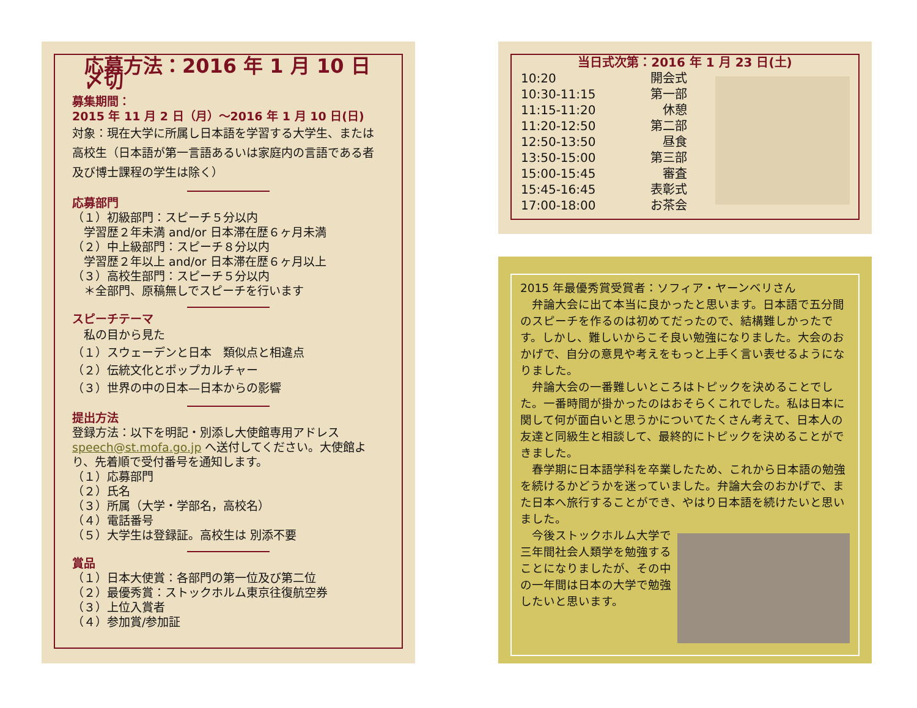応募方法：2016 年 1 月 10 日〆切
募集期間：
2015 年 11 月 2 日（月）～2016 年 1 月 10 日(日)
対象：現在大学に所属し日本語を学習する大学生、または高校生（日本語が第一言語あるいは家庭内の言語である者及び博士課程の学生は除く）
応募部門
（１）初級部門：スピーチ５分以内
　学習歴２年未満 and/or 日本滞在歴６ヶ月未満
（２）中上級部門：スピーチ８分以内
　学習歴２年以上 and/or 日本滞在歴６ヶ月以上
（３）高校生部門：スピーチ５分以内
　＊全部門、原稿無しでスピーチを行います
スピーチテーマ
　私の目から見た
（１）スウェーデンと日本　類似点と相違点
（２）伝統文化とポップカルチャー
（３）世界の中の日本—日本からの影響
提出方法
登録方法：以下を明記・別添し大使館専用アドレス speech@st.mofa.go.jp へ送付してください。大使館より、先着順で受付番号を通知します。
（１）応募部門
（２）氏名
（３）所属（大学・学部名，高校名）
（４）電話番号
（５）大学生は登録証。高校生は 別添不要
賞品
（１）日本大使賞：各部門の第一位及び第二位
（２）最優秀賞：ストックホルム東京往復航空券
（３）上位入賞者
（４）参加賞/参加証
当日式次第：2016 年 1 月 23 日(土)
| 10:20 | 開会式 |
| 10:30-11:15 | 第一部 |
| 11:15-11:20 | 休憩 |
| 11:20-12:50 | 第二部 |
| 12:50-13:50 | 昼食 |
| 13:50-15:00 | 第三部 |
| 15:00-15:45 | 審査 |
| 15:45-16:45 | 表彰式 |
| 17:00-18:00 | お茶会 |
2015 年最優秀賞受賞者：ソフィア・ヤーンベリさん
　弁論大会に出て本当に良かったと思います。日本語で五分間のスピーチを作るのは初めてだったので、結構難しかったです。しかし、難しいからこそ良い勉強になりました。大会のおかげで、自分の意見や考えをもっと上手く言い表せるようになりました。
　弁論大会の一番難しいところはトピックを決めることでした。一番時間が掛かったのはおそらくこれでした。私は日本に関して何が面白いと思うかについてたくさん考えて、日本人の友達と同級生と相談して、最終的にトピックを決めることができました。
　春学期に日本語学科を卒業したため、これから日本語の勉強を続けるかどうかを迷っていました。弁論大会のおかげで、また日本へ旅行することができ、やはり日本語を続けたいと思いました。
　今後ストックホルム大学で三年間社会人類学を勉強することになりましたが、その中の一年間は日本の大学で勉強したいと思います。